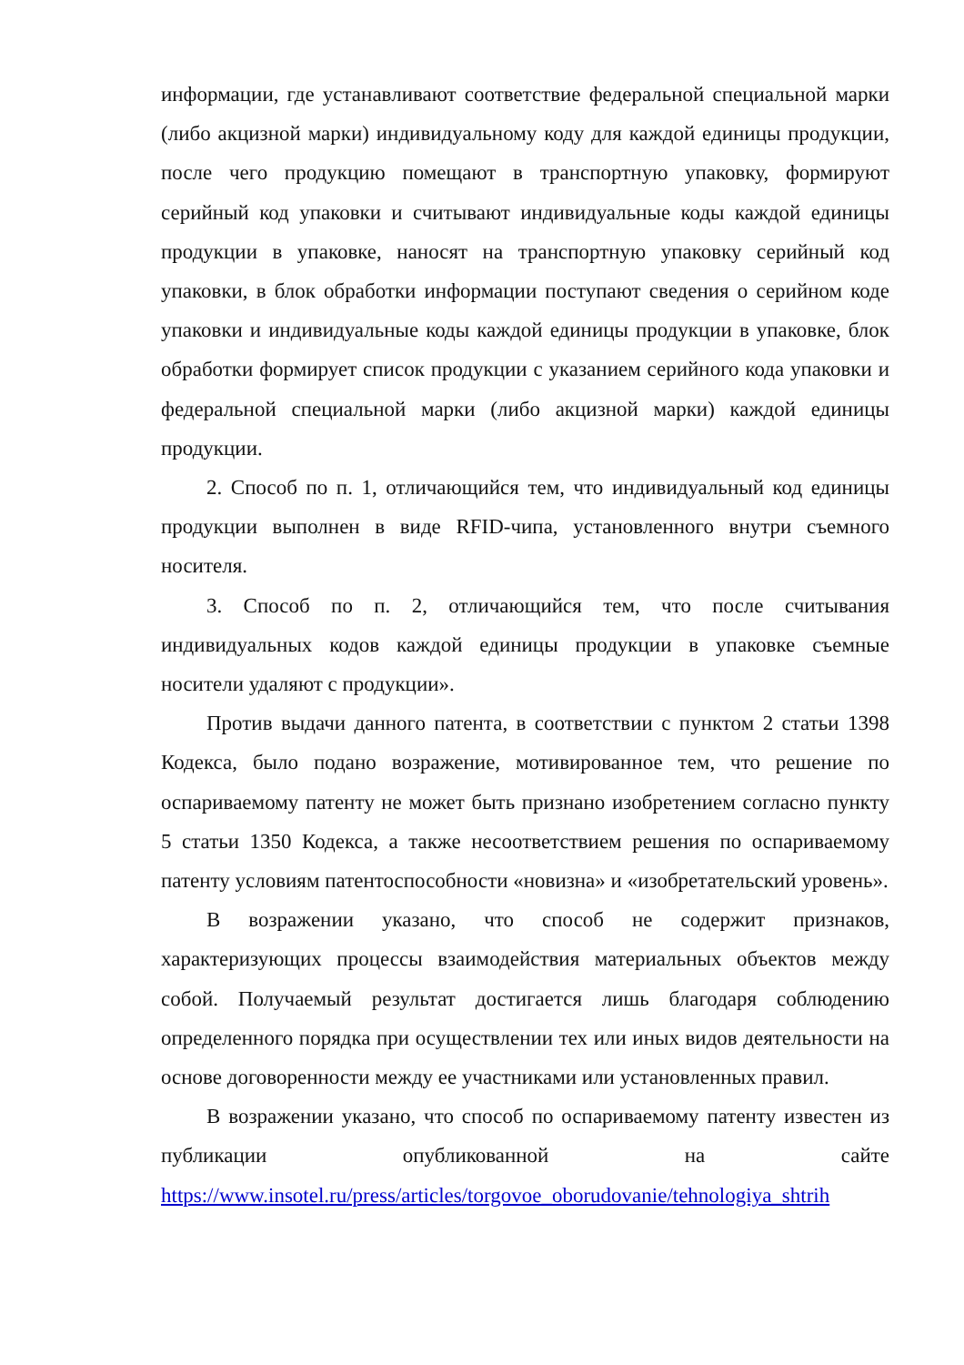информации, где устанавливают соответствие федеральной специальной марки (либо акцизной марки) индивидуальному коду для каждой единицы продукции, после чего продукцию помещают в транспортную упаковку, формируют серийный код упаковки и считывают индивидуальные коды каждой единицы продукции в упаковке, наносят на транспортную упаковку серийный код упаковки, в блок обработки информации поступают сведения о серийном коде упаковки и индивидуальные коды каждой единицы продукции в упаковке, блок обработки формирует список продукции с указанием серийного кода упаковки и федеральной специальной марки (либо акцизной марки) каждой единицы продукции.
2. Способ по п. 1, отличающийся тем, что индивидуальный код единицы продукции выполнен в виде RFID-чипа, установленного внутри съемного носителя.
3. Способ по п. 2, отличающийся тем, что после считывания индивидуальных кодов каждой единицы продукции в упаковке съемные носители удаляют с продукции».
Против выдачи данного патента, в соответствии с пунктом 2 статьи 1398 Кодекса, было подано возражение, мотивированное тем, что решение по оспариваемому патенту не может быть признано изобретением согласно пункту 5 статьи 1350 Кодекса, а также несоответствием решения по оспариваемому патенту условиям патентоспособности «новизна» и «изобретательский уровень».
В возражении указано, что способ не содержит признаков, характеризующих процессы взаимодействия материальных объектов между собой. Получаемый результат достигается лишь благодаря соблюдению определенного порядка при осуществлении тех или иных видов деятельности на основе договоренности между ее участниками или установленных правил.
В возражении указано, что способ по оспариваемому патенту известен из публикации опубликованной на сайте https://www.insotel.ru/press/articles/torgovoe_oborudovanie/tehnologiya_shtrih